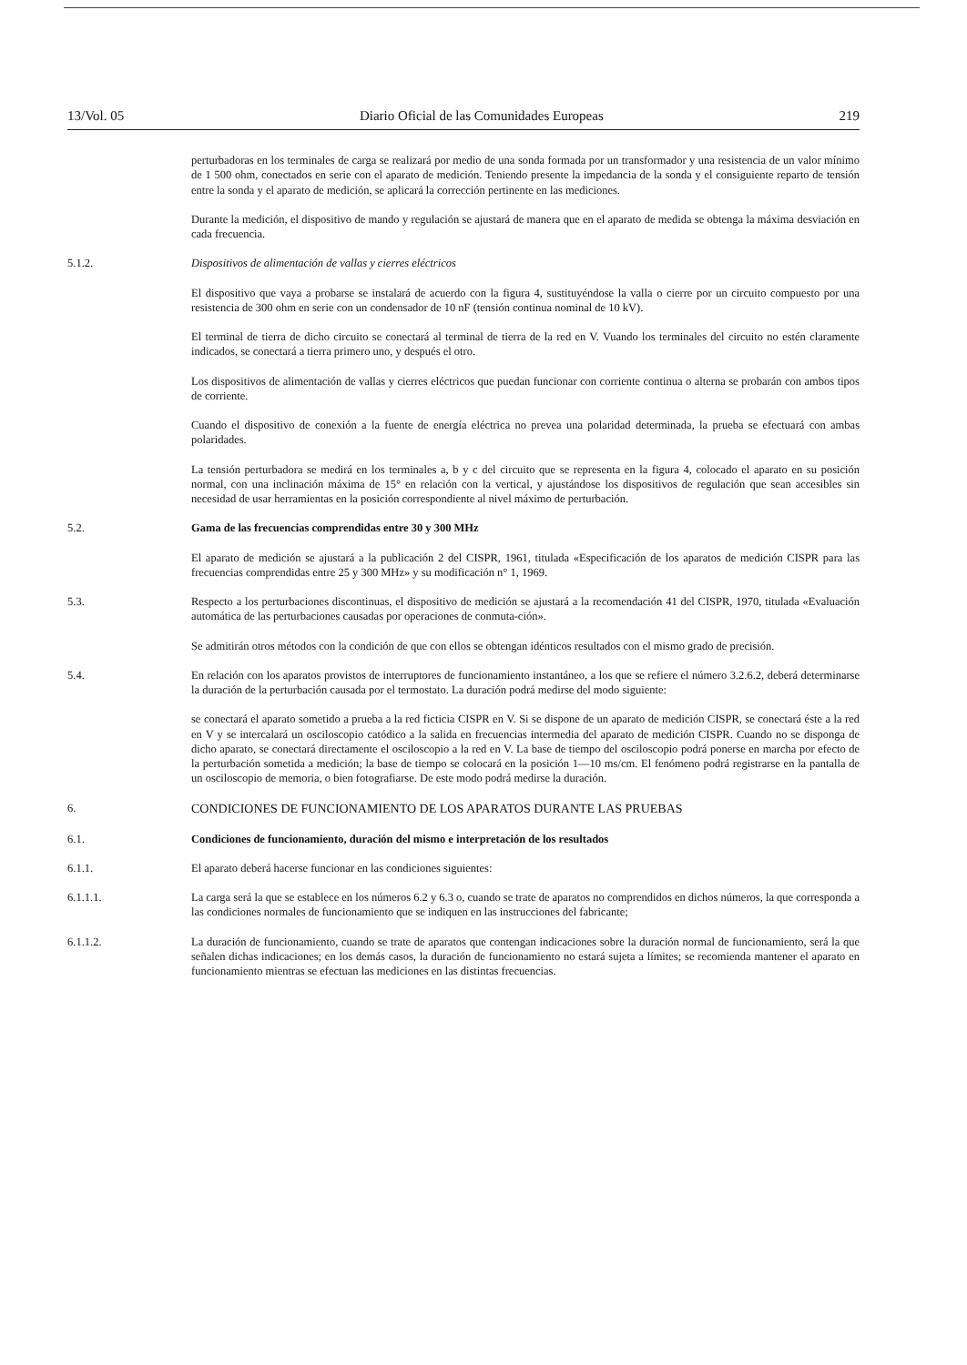13/Vol. 05 Diario Oficial de las Comunidades Europeas 219
perturbadoras en los terminales de carga se realizará por medio de una sonda formada por un transformador y una resistencia de un valor mínimo de 1 500 ohm, conectados en serie con el aparato de medición. Teniendo presente la impedancia de la sonda y el consiguiente reparto de tensión entre la sonda y el aparato de medición, se aplicará la corrección pertinente en las mediciones.
Durante la medición, el dispositivo de mando y regulación se ajustará de manera que en el aparato de medida se obtenga la máxima desviación en cada frecuencia.
5.1.2. Dispositivos de alimentación de vallas y cierres eléctricos
El dispositivo que vaya a probarse se instalará de acuerdo con la figura 4, sustituyéndose la valla o cierre por un circuito compuesto por una resistencia de 300 ohm en serie con un condensador de 10 nF (tensión continua nominal de 10 kV).
El terminal de tierra de dicho circuito se conectará al terminal de tierra de la red en V. Vuando los terminales del circuito no estén claramente indicados, se conectará a tierra primero uno, y después el otro.
Los dispositivos de alimentación de vallas y cierres eléctricos que puedan funcionar con corriente continua o alterna se probarán con ambos tipos de corriente.
Cuando el dispositivo de conexión a la fuente de energía eléctrica no prevea una polaridad determinada, la prueba se efectuará con ambas polaridades.
La tensión perturbadora se medirá en los terminales a, b y c del circuito que se representa en la figura 4, colocado el aparato en su posición normal, con una inclinación máxima de 15° en relación con la vertical, y ajustándose los dispositivos de regulación que sean accesibles sin necesidad de usar herramientas en la posición correspondiente al nivel máximo de perturbación.
5.2. Gama de las frecuencias comprendidas entre 30 y 300 MHz
El aparato de medición se ajustará a la publicación 2 del CISPR, 1961, titulada «Especificación de los aparatos de medición CISPR para las frecuencias comprendidas entre 25 y 300 MHz» y su modificación n° 1, 1969.
5.3. Respecto a los perturbaciones discontinuas, el dispositivo de medición se ajustará a la recomendación 41 del CISPR, 1970, titulada «Evaluación automática de las perturbaciones causadas por operaciones de conmuta-ción».
Se admitirán otros métodos con la condición de que con ellos se obtengan idénticos resultados con el mismo grado de precisión.
5.4. En relación con los aparatos provistos de interruptores de funcionamiento instantáneo, a los que se refiere el número 3.2.6.2, deberá determinarse la duración de la perturbación causada por el termostato. La duración podrá medirse del modo siguiente:
se conectará el aparato sometido a prueba a la red ficticia CISPR en V. Si se dispone de un aparato de medición CISPR, se conectará éste a la red en V y se intercalará un osciloscopio catódico a la salida en frecuencias intermedia del aparato de medición CISPR. Cuando no se disponga de dicho aparato, se conectará directamente el osciloscopio a la red en V. La base de tiempo del osciloscopio podrá ponerse en marcha por efecto de la perturbación sometida a medición; la base de tiempo se colocará en la posición 1—10 ms/cm. El fenómeno podrá registrarse en la pantalla de un osciloscopio de memoria, o bien fotografiarse. De este modo podrá medirse la duración.
6. CONDICIONES DE FUNCIONAMIENTO DE LOS APARATOS DURANTE LAS PRUEBAS
6.1. Condiciones de funcionamiento, duración del mismo e interpretación de los resultados
6.1.1. El aparato deberá hacerse funcionar en las condiciones siguientes:
6.1.1.1. La carga será la que se establece en los números 6.2 y 6.3 o, cuando se trate de aparatos no comprendidos en dichos números, la que corresponda a las condiciones normales de funcionamiento que se indiquen en las instrucciones del fabricante;
6.1.1.2. La duración de funcionamiento, cuando se trate de aparatos que contengan indicaciones sobre la duración normal de funcionamiento, será la que señalen dichas indicaciones; en los demás casos, la duración de funcionamiento no estará sujeta a límites; se recomienda mantener el aparato en funcionamiento mientras se efectuan las mediciones en las distintas frecuencias.